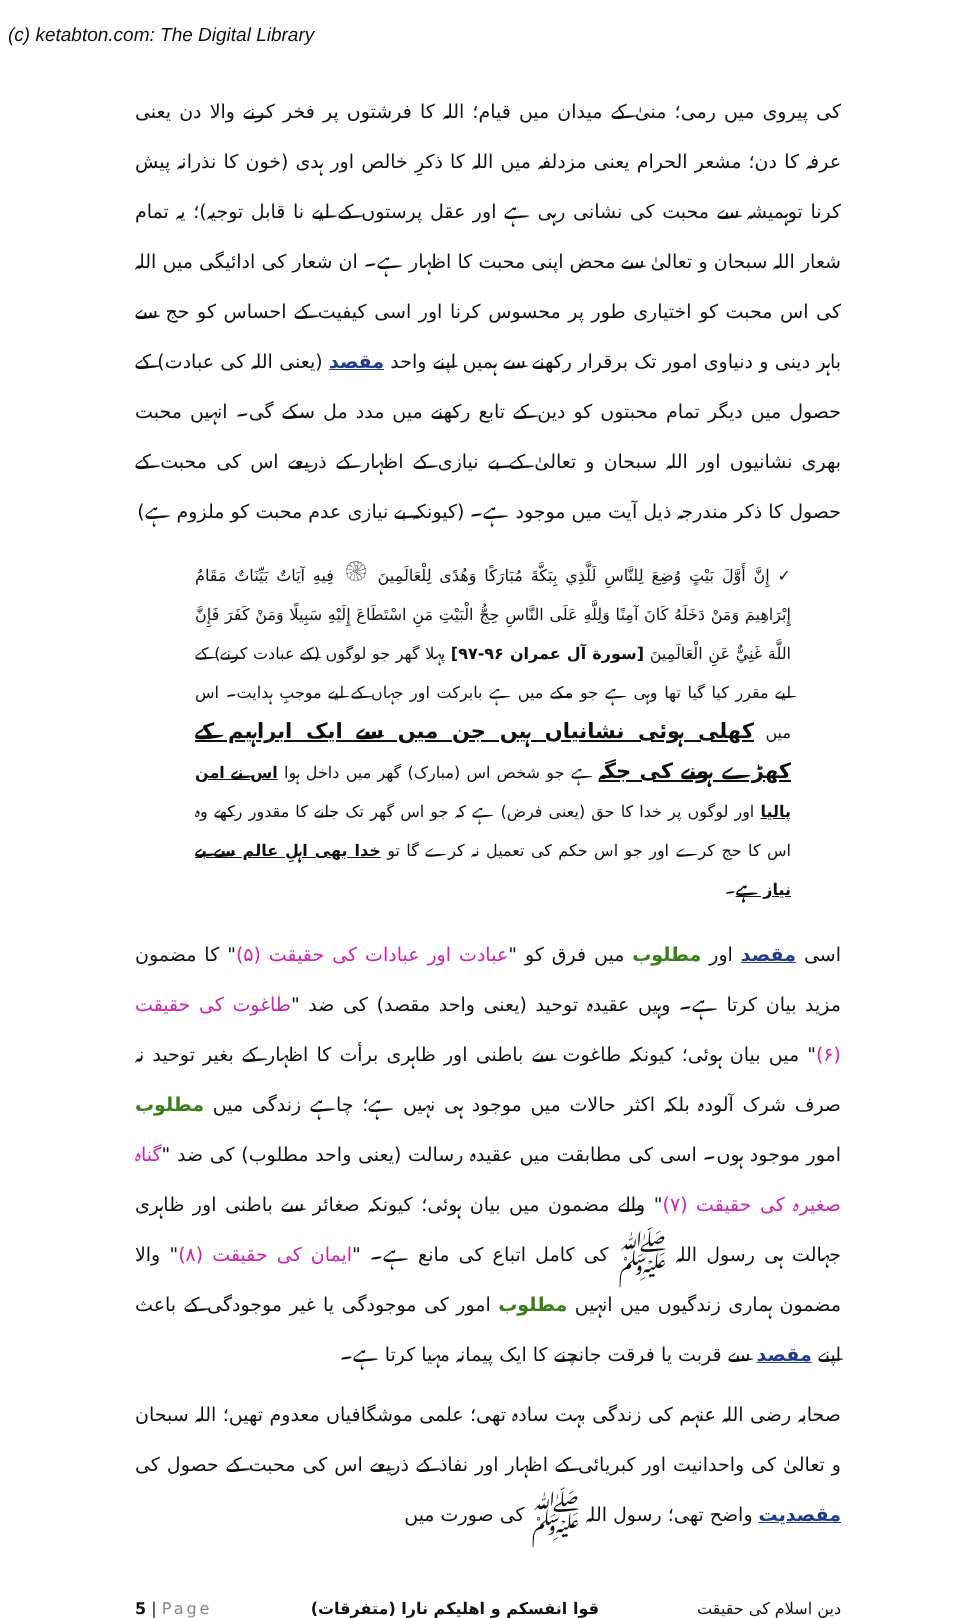(c) ketabton.com: The Digital Library
کی پیروی میں رمی؛ منیٰ کے میدان میں قیام؛ اللہ کا فرشتوں پر فخر کرنے والا دن یعنی عرفہ کا دن؛ مشعر الحرام یعنی مزدلفہ میں اللہ کا ذکرِ خالص اور ہدی (خون کا نذرانہ پیش کرنا توہمیشہ سے محبت کی نشانی رہی ہے اور عقل پرستوں کے لیے نا قابل توجیہ)؛ یہ تمام شعار اللہ سبحان و تعالیٰ سے محض اپنی محبت کا اظہار ہے۔ ان شعار کی ادائیگی میں اللہ کی اس محبت کو اختیاری طور پر محسوس کرنا اور اسی کیفیت کے احساس کو حج سے باہر دینی و دنیاوی امور تک برقرار رکھنے سے ہمیں اپنے واحد مقصد (یعنی اللہ کی عبادت) کے حصول میں دیگر تمام محبتوں کو دین کے تابع رکھنے میں مدد مل سکے گی۔ انہیں محبت بھری نشانیوں اور اللہ سبحان و تعالیٰ کے بے نیازی کے اظہار کے ذریعے اس کی محبت کے حصول کا ذکر مندرجہ ذیل آیت میں موجود ہے۔ (کیونکہ بے نیازی عدم محبت کو ملزوم ہے)
✓ إِنَّ أَوَّلَ بَيْتٍ وُضِعَ لِلنَّاسِ لَلَّذِي بِبَكَّةَ مُبَارَكًا وَهُدًى لِلْعَالَمِينَ ۞ فِيهِ آيَاتٌ بَيِّنَاتٌ مَقَامُ إِبْرَاهِيمَ وَمَنْ دَخَلَهُ كَانَ آمِنًا وَلِلَّهِ عَلَى النَّاسِ حِجُّ الْبَيْتِ مَنِ اسْتَطَاعَ إِلَيْهِ سَبِيلًا وَمَنْ كَفَرَ فَإِنَّ اللَّهَ غَنِيٌّ عَنِ الْعَالَمِينَ [سورة آل عمران ۹۶-۹۷] پہلا گھر جو لوگوں (کے عبادت کرنے) کے لیے مقرر کیا گیا تھا وہی ہے جو مکے میں ہے بابرکت اور جہاں کے لیے موجبِ ہدایت۔ اس میں کھلی ہوئی نشانیاں ہیں جن میں سے ایک ابراہیم کے کھڑے ہونے کی جگہ ہے جو شخص اس (مبارک) گھر میں داخل ہوا اس نے امن پالیا اور لوگوں پر خدا کا حق (یعنی فرض) ہے کہ جو اس گھر تک جانے کا مقدور رکھے وہ اس کا حج کرے اور جو اس حکم کی تعمیل نہ کرے گا تو خدا بھی اہلِ عالم سے بے نیاز ہے۔
اسی مقصد اور مطلوب میں فرق کو "عبادت اور عبادات کی حقیقت (۵)" کا مضمون مزید بیان کرتا ہے۔ وہیں عقیدہ توحید (یعنی واحد مقصد) کی ضد "طاغوت کی حقیقت (۶)" میں بیان ہوئی؛ کیونکہ طاغوت سے باطنی اور ظاہری برأت کا اظہار کے بغیر توحید نہ صرف شرک آلودہ بلکہ اکثر حالات میں موجود ہی نہیں ہے؛ چاہے زندگی میں مطلوب امور موجود ہوں۔ اسی کی مطابقت میں عقیدہ رسالت (یعنی واحد مطلوب) کی ضد "گناہ صغیرہ کی حقیقت (۷)" والے مضمون میں بیان ہوئی؛ کیونکہ صغائر سے باطنی اور ظاہری جہالت ہی رسول اللہ ﷺ کی کامل اتباع کی مانع ہے۔ "ایمان کی حقیقت (۸)" والا مضمون ہماری زندگیوں میں انہیں مطلوب امور کی موجودگی یا غیر موجودگی کے باعث اپنے مقصد سے قربت یا فرقت جانچنے کا ایک پیمانہ مہیا کرتا ہے۔
صحابہ رضی اللہ عنہم کی زندگی بہت سادہ تھی؛ علمی موشگافیاں معدوم تھیں؛ اللہ سبحان و تعالیٰ کی واحدانیت اور کبریائی کے اظہار اور نفاذ کے ذریعے اس کی محبت کے حصول کی مقصدیت واضح تھی؛ رسول اللہ ﷺ کی صورت میں
5 | Page قوا انفسکم و اھلیکم نارا (متفرقات) دین اسلام کی حقیقت